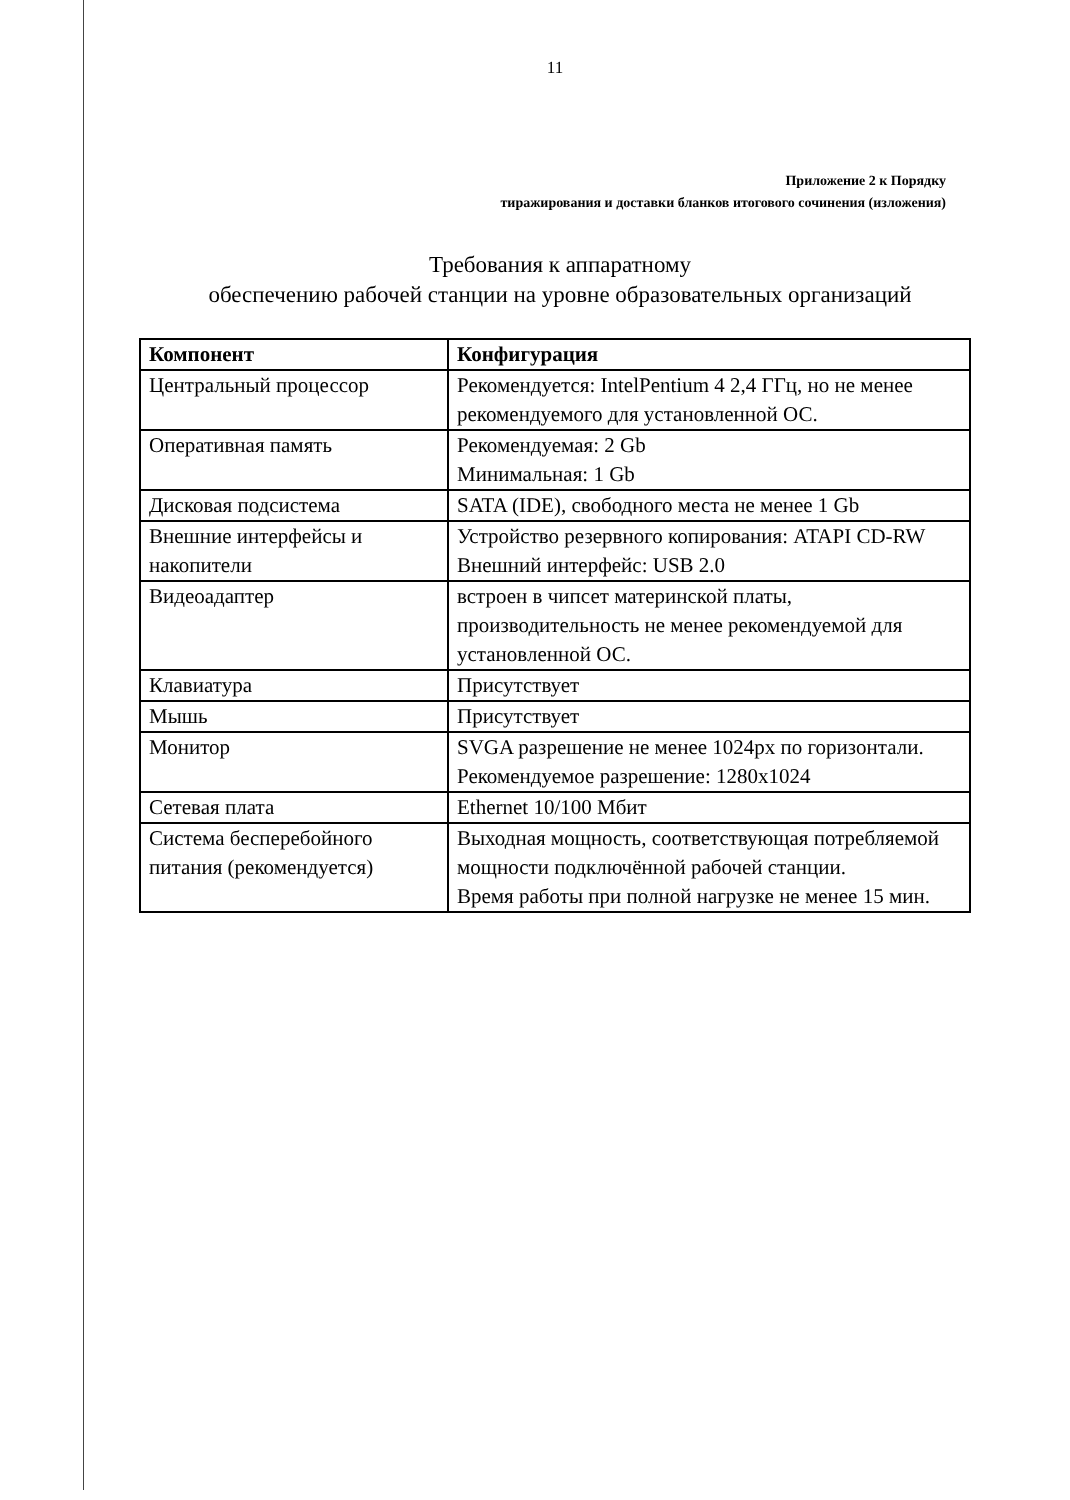11
Приложение 2 к Порядку
тиражирования и доставки бланков итогового сочинения (изложения)
Требования к аппаратному
обеспечению рабочей станции на уровне образовательных организаций
| Компонент | Конфигурация |
| --- | --- |
| Центральный процессор | Рекомендуется: IntelPentium 4 2,4 ГГц, но не менее рекомендуемого для установленной ОС. |
| Оперативная память | Рекомендуемая: 2 Gb Минимальная: 1 Gb |
| Дисковая подсистема | SATA (IDE), свободного места не менее 1 Gb |
| Внешние интерфейсы и накопители | Устройство резервного копирования: ATAPI CD-RW Внешний интерфейс: USB 2.0 |
| Видеоадаптер | встроен в чипсет материнской платы, производительность не менее рекомендуемой для установленной ОС. |
| Клавиатура | Присутствует |
| Мышь | Присутствует |
| Монитор | SVGA разрешение не менее 1024px по горизонтали. Рекомендуемое разрешение: 1280x1024 |
| Сетевая плата | Ethernet 10/100 Мбит |
| Система бесперебойного питания (рекомендуется) | Выходная мощность, соответствующая потребляемой мощности подключённой рабочей станции. Время работы при полной нагрузке не менее 15 мин. |